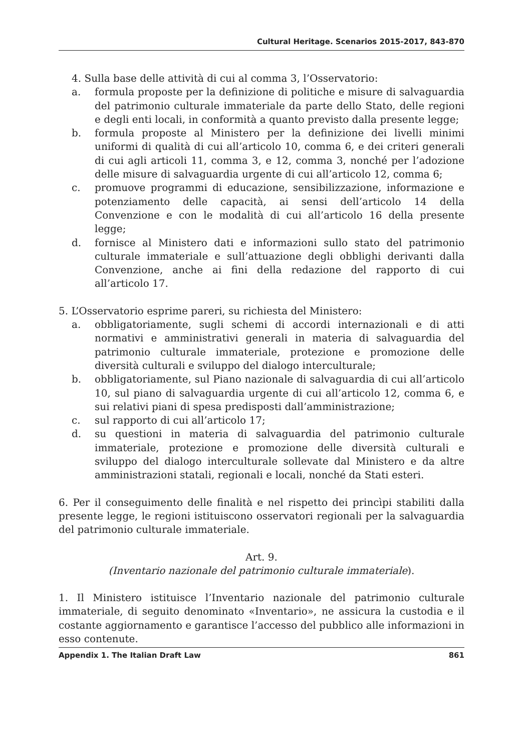Cultural Heritage. Scenarios 2015-2017, 843-870
4. Sulla base delle attività di cui al comma 3, l’Osservatorio:
a. formula proposte per la definizione di politiche e misure di salvaguardia del patrimonio culturale immateriale da parte dello Stato, delle regioni e degli enti locali, in conformità a quanto previsto dalla presente legge;
b. formula proposte al Ministero per la definizione dei livelli minimi uniformi di qualità di cui all’articolo 10, comma 6, e dei criteri generali di cui agli articoli 11, comma 3, e 12, comma 3, nonché per l’adozione delle misure di salvaguardia urgente di cui all’articolo 12, comma 6;
c. promuove programmi di educazione, sensibilizzazione, informazione e potenziamento delle capacità, ai sensi dell’articolo 14 della Convenzione e con le modalità di cui all’articolo 16 della presente legge;
d. fornisce al Ministero dati e informazioni sullo stato del patrimonio culturale immateriale e sull’attuazione degli obblighi derivanti dalla Convenzione, anche ai fini della redazione del rapporto di cui all’articolo 17.
5. L’Osservatorio esprime pareri, su richiesta del Ministero:
a. obbligatoriamente, sugli schemi di accordi internazionali e di atti normativi e amministrativi generali in materia di salvaguardia del patrimonio culturale immateriale, protezione e promozione delle diversità culturali e sviluppo del dialogo interculturale;
b. obbligatoriamente, sul Piano nazionale di salvaguardia di cui all’articolo 10, sul piano di salvaguardia urgente di cui all’articolo 12, comma 6, e sui relativi piani di spesa predisposti dall’amministrazione;
c. sul rapporto di cui all’articolo 17;
d. su questioni in materia di salvaguardia del patrimonio culturale immateriale, protezione e promozione delle diversità culturali e sviluppo del dialogo interculturale sollevate dal Ministero e da altre amministrazioni statali, regionali e locali, nonché da Stati esteri.
6. Per il conseguimento delle finalità e nel rispetto dei princìpi stabiliti dalla presente legge, le regioni istituiscono osservatori regionali per la salvaguardia del patrimonio culturale immateriale.
Art. 9.
(Inventario nazionale del patrimonio culturale immateriale).
1. Il Ministero istituisce l’Inventario nazionale del patrimonio culturale immateriale, di seguito denominato «Inventario», ne assicura la custodia e il costante aggiornamento e garantisce l’accesso del pubblico alle informazioni in esso contenute.
Appendix 1. The Italian Draft Law 861